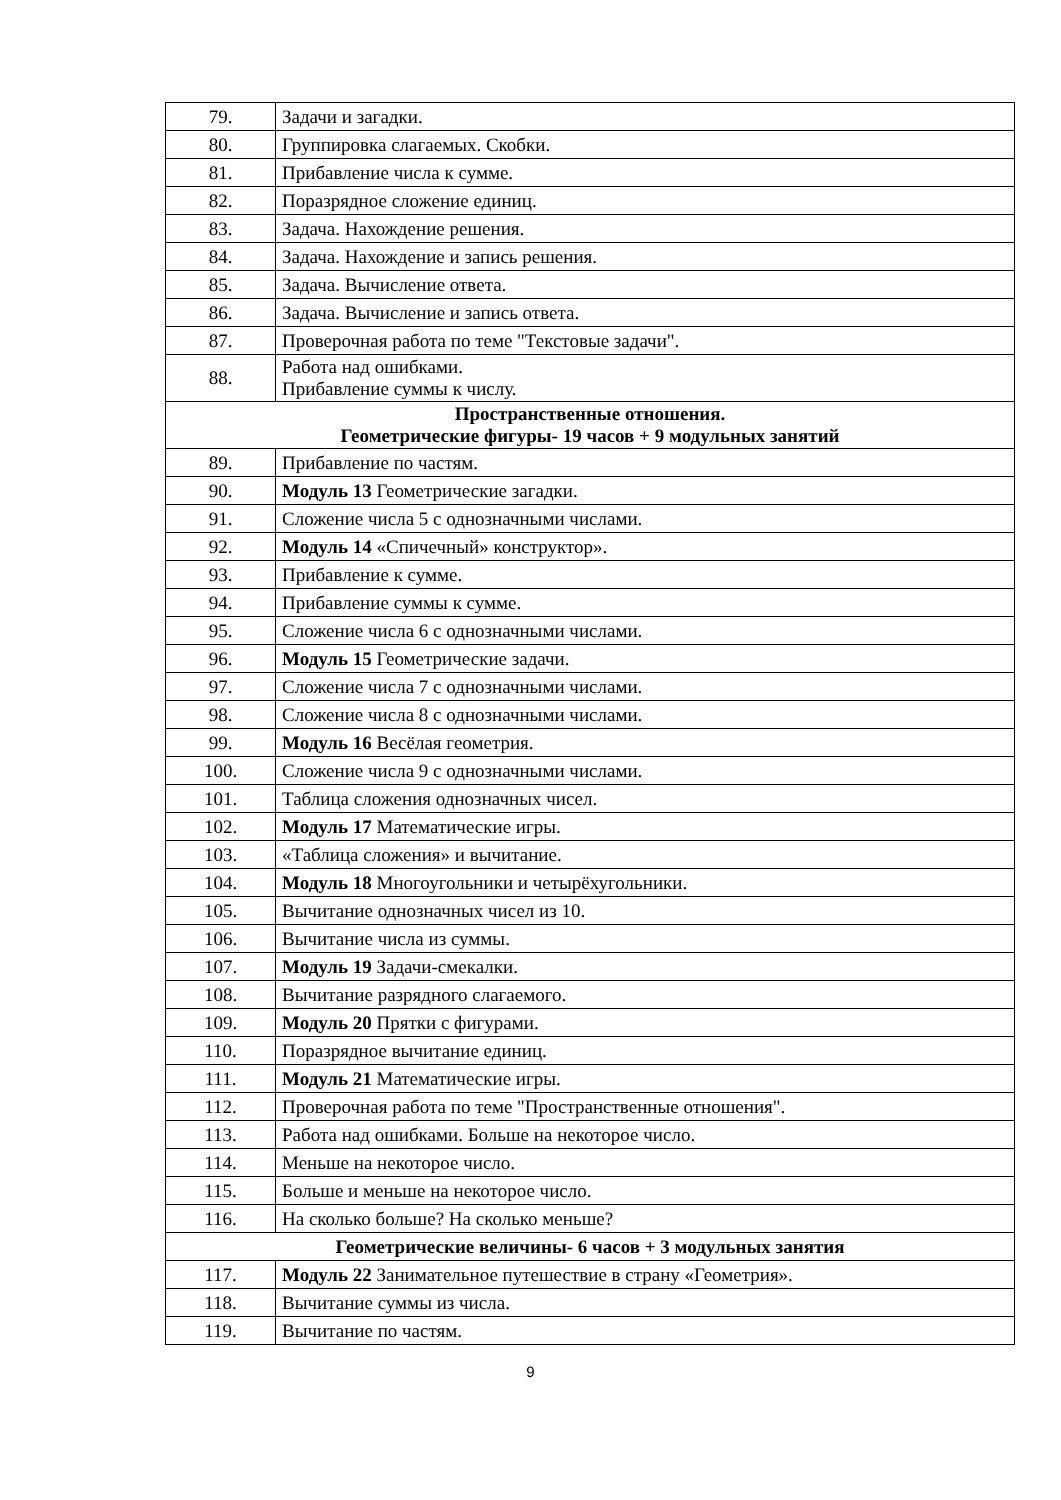| 79. | Задачи и загадки. |
| 80. | Группировка слагаемых. Скобки. |
| 81. | Прибавление числа к сумме. |
| 82. | Поразрядное сложение единиц. |
| 83. | Задача. Нахождение решения. |
| 84. | Задача. Нахождение и запись решения. |
| 85. | Задача. Вычисление ответа. |
| 86. | Задача. Вычисление и запись ответа. |
| 87. | Проверочная работа по теме "Текстовые задачи". |
| 88. | Работа над ошибками. Прибавление суммы к числу. |
| Пространственные отношения. Геометрические фигуры- 19 часов + 9 модульных занятий | |
| 89. | Прибавление по частям. |
| 90. | Модуль 13 Геометрические загадки. |
| 91. | Сложение числа 5 с однозначными числами. |
| 92. | Модуль 14 «Спичечный» конструктор». |
| 93. | Прибавление к сумме. |
| 94. | Прибавление суммы к сумме. |
| 95. | Сложение числа 6 с однозначными числами. |
| 96. | Модуль 15 Геометрические задачи. |
| 97. | Сложение числа 7 с однозначными числами. |
| 98. | Сложение числа 8 с однозначными числами. |
| 99. | Модуль 16 Весёлая геометрия. |
| 100. | Сложение числа 9 с однозначными числами. |
| 101. | Таблица сложения однозначных чисел. |
| 102. | Модуль 17 Математические игры. |
| 103. | «Таблица сложения» и вычитание. |
| 104. | Модуль 18 Многоугольники и четырёхугольники. |
| 105. | Вычитание однозначных чисел из 10. |
| 106. | Вычитание числа из суммы. |
| 107. | Модуль 19 Задачи-смекалки. |
| 108. | Вычитание разрядного слагаемого. |
| 109. | Модуль 20 Прятки с фигурами. |
| 110. | Поразрядное вычитание единиц. |
| 111. | Модуль 21 Математические игры. |
| 112. | Проверочная работа по теме "Пространственные отношения". |
| 113. | Работа над ошибками. Больше на некоторое число. |
| 114. | Меньше на некоторое число. |
| 115. | Больше и меньше на некоторое число. |
| 116. | На сколько больше? На сколько меньше? |
| Геометрические величины- 6 часов + 3 модульных занятия | |
| 117. | Модуль 22 Занимательное путешествие в страну «Геометрия». |
| 118. | Вычитание суммы из числа. |
| 119. | Вычитание по частям. |
9